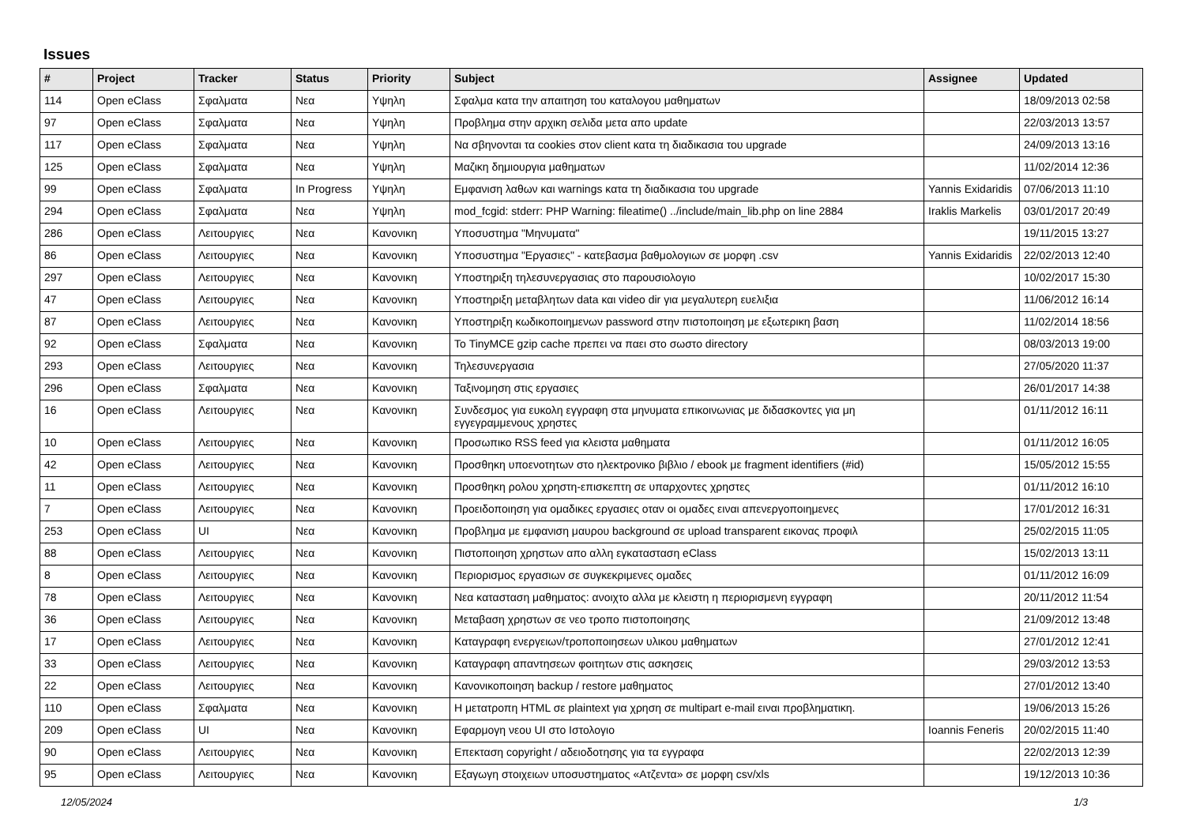Issues
| # | Project | Tracker | Status | Priority | Subject | Assignee | Updated |
| --- | --- | --- | --- | --- | --- | --- | --- |
| 114 | Open eClass | Σφαλματα | Νεα | Υψηλη | Σφαλμα κατα την απαιτηση του καταλογου μαθηματων | | 18/09/2013 02:58 |
| 97 | Open eClass | Σφαλματα | Νεα | Υψηλη | Προβλημα στην αρχικη σελιδα μετα απο update | | 22/03/2013 13:57 |
| 117 | Open eClass | Σφαλματα | Νεα | Υψηλη | Να σβηνονται τα cookies στον client κατα τη διαδικασια του upgrade | | 24/09/2013 13:16 |
| 125 | Open eClass | Σφαλματα | Νεα | Υψηλη | Μαζικη δημιουργια μαθηματων | | 11/02/2014 12:36 |
| 99 | Open eClass | Σφαλματα | In Progress | Υψηλη | Εμφανιση λαθων και warnings κατα τη διαδικασια του upgrade | Yannis Exidaridis | 07/06/2013 11:10 |
| 294 | Open eClass | Σφαλματα | Νεα | Υψηλη | mod_fcgid: stderr: PHP Warning: fileatime() ../include/main_lib.php on line 2884 | Iraklis Markelis | 03/01/2017 20:49 |
| 286 | Open eClass | Λειτουργιες | Νεα | Κανονικη | Υποσυστημα "Μηνυματα" | | 19/11/2015 13:27 |
| 86 | Open eClass | Λειτουργιες | Νεα | Κανονικη | Υποσυστημα "Εργασιες" - κατεβασμα βαθμολογιων σε μορφη .csv | Yannis Exidaridis | 22/02/2013 12:40 |
| 297 | Open eClass | Λειτουργιες | Νεα | Κανονικη | Υποστηριξη τηλεσυνεργασιας στο παρουσιολογιο | | 10/02/2017 15:30 |
| 47 | Open eClass | Λειτουργιες | Νεα | Κανονικη | Υποστηριξη μεταβλητων data και video dir για μεγαλυτερη ευελιξια | | 11/06/2012 16:14 |
| 87 | Open eClass | Λειτουργιες | Νεα | Κανονικη | Υποστηριξη κωδικοποιημενων password στην πιστοποιηση με εξωτερικη βαση | | 11/02/2014 18:56 |
| 92 | Open eClass | Σφαλματα | Νεα | Κανονικη | Το TinyMCE gzip cache πρεπει να παει στο σωστο directory | | 08/03/2013 19:00 |
| 293 | Open eClass | Λειτουργιες | Νεα | Κανονικη | Τηλεσυνεργασια | | 27/05/2020 11:37 |
| 296 | Open eClass | Σφαλματα | Νεα | Κανονικη | Ταξινομηση στις εργασιες | | 26/01/2017 14:38 |
| 16 | Open eClass | Λειτουργιες | Νεα | Κανονικη | Συνδεσμος για ευκολη εγγραφη στα μηνυματα επικοινωνιας με διδασκοντες για μη εγγεγραμμενους χρηστες | | 01/11/2012 16:11 |
| 10 | Open eClass | Λειτουργιες | Νεα | Κανονικη | Προσωπικο RSS feed για κλειστα μαθηματα | | 01/11/2012 16:05 |
| 42 | Open eClass | Λειτουργιες | Νεα | Κανονικη | Προσθηκη υποενοτητων στο ηλεκτρονικο βιβλιο / ebook με fragment identifiers (#id) | | 15/05/2012 15:55 |
| 11 | Open eClass | Λειτουργιες | Νεα | Κανονικη | Προσθηκη ρολου χρηστη-επισκεπτη σε υπαρχοντες χρηστες | | 01/11/2012 16:10 |
| 7 | Open eClass | Λειτουργιες | Νεα | Κανονικη | Προειδοποιηση για ομαδικες εργασιες οταν οι ομαδες ειναι απενεργοποιημενες | | 17/01/2012 16:31 |
| 253 | Open eClass | UI | Νεα | Κανονικη | Προβλημα με εμφανιση μαυρου background σε upload transparent εικονας προφιλ | | 25/02/2015 11:05 |
| 88 | Open eClass | Λειτουργιες | Νεα | Κανονικη | Πιστοποιηση χρηστων απο αλλη εγκατασταση eClass | | 15/02/2013 13:11 |
| 8 | Open eClass | Λειτουργιες | Νεα | Κανονικη | Περιορισμος εργασιων σε συγκεκριμενες ομαδες | | 01/11/2012 16:09 |
| 78 | Open eClass | Λειτουργιες | Νεα | Κανονικη | Νεα κατασταση μαθηματος: ανοιχτο αλλα με κλειστη η περιορισμενη εγγραφη | | 20/11/2012 11:54 |
| 36 | Open eClass | Λειτουργιες | Νεα | Κανονικη | Μεταβαση χρηστων σε νεο τροπο πιστοποιησης | | 21/09/2012 13:48 |
| 17 | Open eClass | Λειτουργιες | Νεα | Κανονικη | Καταγραφη ενεργειων/τροποποιησεων υλικου μαθηματων | | 27/01/2012 12:41 |
| 33 | Open eClass | Λειτουργιες | Νεα | Κανονικη | Καταγραφη απαντησεων φοιτητων στις ασκησεις | | 29/03/2012 13:53 |
| 22 | Open eClass | Λειτουργιες | Νεα | Κανονικη | Κανονικοποιηση backup / restore μαθηματος | | 27/01/2012 13:40 |
| 110 | Open eClass | Σφαλματα | Νεα | Κανονικη | Η μετατροπη HTML σε plaintext για χρηση σε multipart e-mail ειναι προβληματικη. | | 19/06/2013 15:26 |
| 209 | Open eClass | UI | Νεα | Κανονικη | Εφαρμογη νεου UI στο Ιστολογιο | Ioannis Feneris | 20/02/2015 11:40 |
| 90 | Open eClass | Λειτουργιες | Νεα | Κανονικη | Επεκταση copyright / αδειοδοτησης για τα εγγραφα | | 22/02/2013 12:39 |
| 95 | Open eClass | Λειτουργιες | Νεα | Κανονικη | Εξαγωγη στοιχειων υποσυστηματος «Ατζεντα» σε μορφη csv/xls | | 19/12/2013 10:36 |
12/05/2024 1/3